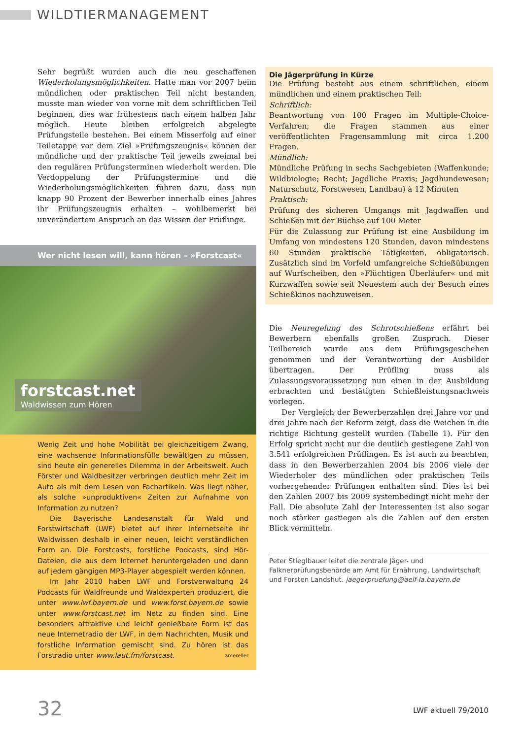WILDTIERMANAGEMENT
Sehr begrüßt wurden auch die neu geschaffenen Wiederholungsmöglichkeiten. Hatte man vor 2007 beim mündlichen oder praktischen Teil nicht bestanden, musste man wieder von vorne mit dem schriftlichen Teil beginnen, dies war frühestens nach einem halben Jahr möglich. Heute bleiben erfolgreich abgelegte Prüfungsteile bestehen. Bei einem Misserfolg auf einer Teiletappe vor dem Ziel »Prüfungszeugnis« können der mündliche und der praktische Teil jeweils zweimal bei den regulären Prüfungsterminen wiederholt werden. Die Verdoppelung der Prüfungstermine und die Wiederholungsmöglichkeiten führen dazu, dass nun knapp 90 Prozent der Bewerber innerhalb eines Jahres ihr Prüfungszeugnis erhalten – wohlbemerkt bei unverändertem Anspruch an das Wissen der Prüflinge.
Wer nicht lesen will, kann hören – »Forstcast«
forstcast.net
Waldwissen zum Hören
Wenig Zeit und hohe Mobilität bei gleichzeitigem Zwang, eine wachsende Informationsfülle bewältigen zu müssen, sind heute ein generelles Dilemma in der Arbeitswelt. Auch Förster und Waldbesitzer verbringen deutlich mehr Zeit im Auto als mit dem Lesen von Fachartikeln. Was liegt näher, als solche »unproduktiven« Zeiten zur Aufnahme von Information zu nutzen?
Die Bayerische Landesanstalt für Wald und Forstwirtschaft (LWF) bietet auf ihrer Internetseite ihr Waldwissen deshalb in einer neuen, leicht verständlichen Form an. Die Forstcasts, forstliche Podcasts, sind Hör-Dateien, die aus dem Internet heruntergeladen und dann auf jedem gängigen MP3-Player abgespielt werden können.
Im Jahr 2010 haben LWF und Forstverwaltung 24 Podcasts für Waldfreunde und Waldexperten produziert, die unter www.lwf.bayern.de und www.forst.bayern.de sowie unter www.forstcast.net im Netz zu finden sind. Eine besonders attraktive und leicht genießbare Form ist das neue Internetradio der LWF, in dem Nachrichten, Musik und forstliche Information gemischt sind. Zu hören ist das Forstradio unter www.laut.fm/forstcast. amereller
Die Jägerprüfung in Kürze
Die Prüfung besteht aus einem schriftlichen, einem mündlichen und einem praktischen Teil:
Schriftlich:
Beantwortung von 100 Fragen im Multiple-Choice-Verfahren; die Fragen stammen aus einer veröffentlichten Fragensammlung mit circa 1.200 Fragen.
Mündlich:
Mündliche Prüfung in sechs Sachgebieten (Waffenkunde; Wildbiologie; Recht; Jagdliche Praxis; Jagdhundewesen; Naturschutz, Forstwesen, Landbau) à 12 Minuten
Praktisch:
Prüfung des sicheren Umgangs mit Jagdwaffen und Schießen mit der Büchse auf 100 Meter
Für die Zulassung zur Prüfung ist eine Ausbildung im Umfang von mindestens 120 Stunden, davon mindestens 60 Stunden praktische Tätigkeiten, obligatorisch. Zusätzlich sind im Vorfeld umfangreiche Schießübungen auf Wurfscheiben, den »Flüchtigen Überläufer« und mit Kurzwaffen sowie seit Neuestem auch der Besuch eines Schießkinos nachzuweisen.
Die Neuregelung des Schrotschießens erfährt bei Bewerbern ebenfalls großen Zuspruch. Dieser Teilbereich wurde aus dem Prüfungsgeschehen genommen und der Verantwortung der Ausbilder übertragen. Der Prüfling muss als Zulassungsvoraussetzung nun einen in der Ausbildung erbrachten und bestätigten Schießleistungsnachweis vorlegen.
Der Vergleich der Bewerberzahlen drei Jahre vor und drei Jahre nach der Reform zeigt, dass die Weichen in die richtige Richtung gestellt wurden (Tabelle 1). Für den Erfolg spricht nicht nur die deutlich gestiegene Zahl von 3.541 erfolgreichen Prüflingen. Es ist auch zu beachten, dass in den Bewerberzahlen 2004 bis 2006 viele der Wiederholer des mündlichen oder praktischen Teils vorhergehender Prüfungen enthalten sind. Dies ist bei den Zahlen 2007 bis 2009 systembedingt nicht mehr der Fall. Die absolute Zahl der Interessenten ist also sogar noch stärker gestiegen als die Zahlen auf den ersten Blick vermitteln.
Peter Stieglbauer leitet die zentrale Jäger- und Falknerprüfungsbehörde am Amt für Ernährung, Landwirtschaft und Forsten Landshut. jaegerpruefung@aelf-la.bayern.de
32 LWF aktuell 79/2010